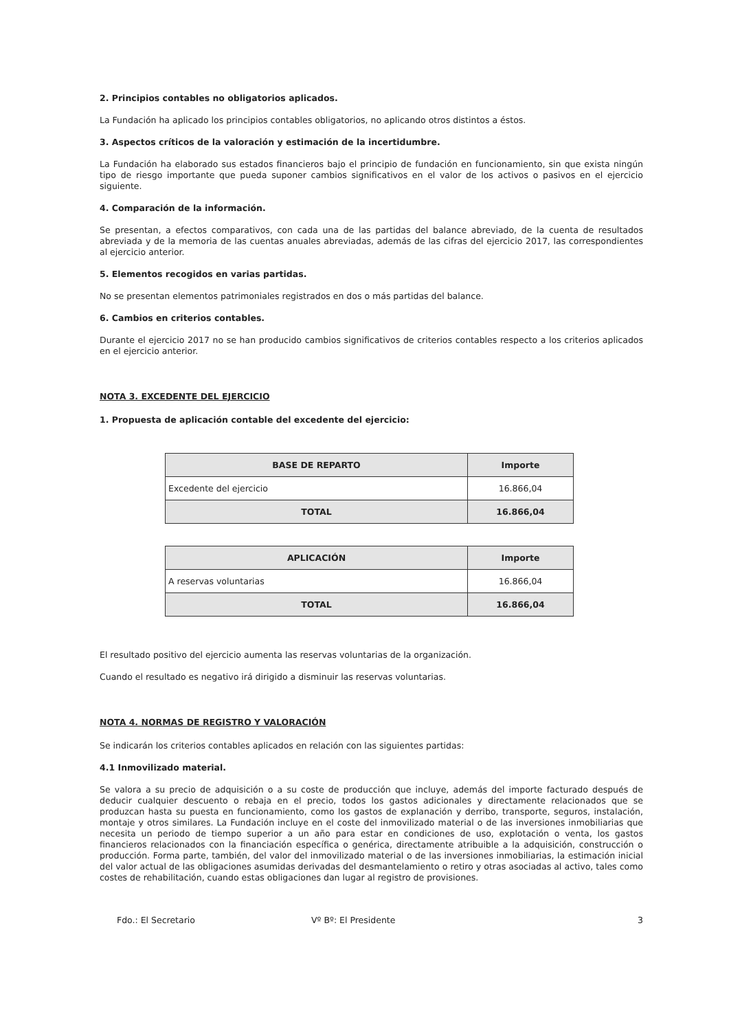2. Principios contables no obligatorios aplicados.
La Fundación ha aplicado los principios contables obligatorios, no aplicando otros distintos a éstos.
3. Aspectos críticos de la valoración y estimación de la incertidumbre.
La Fundación ha elaborado sus estados financieros bajo el principio de fundación en funcionamiento, sin que exista ningún tipo de riesgo importante que pueda suponer cambios significativos en el valor de los activos o pasivos en el ejercicio siguiente.
4. Comparación de la información.
Se presentan, a efectos comparativos, con cada una de las partidas del balance abreviado, de la cuenta de resultados abreviada y de la memoria de las cuentas anuales abreviadas, además de las cifras del ejercicio 2017, las correspondientes al ejercicio anterior.
5. Elementos recogidos en varias partidas.
No se presentan elementos patrimoniales registrados en dos o más partidas del balance.
6. Cambios en criterios contables.
Durante el ejercicio 2017 no se han producido cambios significativos de criterios contables respecto a los criterios aplicados en el ejercicio anterior.
NOTA 3. EXCEDENTE DEL EJERCICIO
1. Propuesta de aplicación contable del excedente del ejercicio:
| BASE DE REPARTO | Importe |
| --- | --- |
| Excedente del ejercicio | 16.866,04 |
| TOTAL | 16.866,04 |
| APLICACIÓN | Importe |
| --- | --- |
| A reservas voluntarias | 16.866,04 |
| TOTAL | 16.866,04 |
El resultado positivo del ejercicio aumenta las reservas voluntarias de la organización.
Cuando el resultado es negativo irá dirigido a disminuir las reservas voluntarias.
NOTA 4. NORMAS DE REGISTRO Y VALORACIÓN
Se indicarán los criterios contables aplicados en relación con las siguientes partidas:
4.1 Inmovilizado material.
Se valora a su precio de adquisición o a su coste de producción que incluye, además del importe facturado después de deducir cualquier descuento o rebaja en el precio, todos los gastos adicionales y directamente relacionados que se produzcan hasta su puesta en funcionamiento, como los gastos de explanación y derribo, transporte, seguros, instalación, montaje y otros similares. La Fundación incluye en el coste del inmovilizado material o de las inversiones inmobiliarias que necesita un periodo de tiempo superior a un año para estar en condiciones de uso, explotación o venta, los gastos financieros relacionados con la financiación específica o genérica, directamente atribuible a la adquisición, construcción o producción. Forma parte, también, del valor del inmovilizado material o de las inversiones inmobiliarias, la estimación inicial del valor actual de las obligaciones asumidas derivadas del desmantelamiento o retiro y otras asociadas al activo, tales como costes de rehabilitación, cuando estas obligaciones dan lugar al registro de provisiones.
Fdo.: El Secretario Vº Bº: El Presidente 3